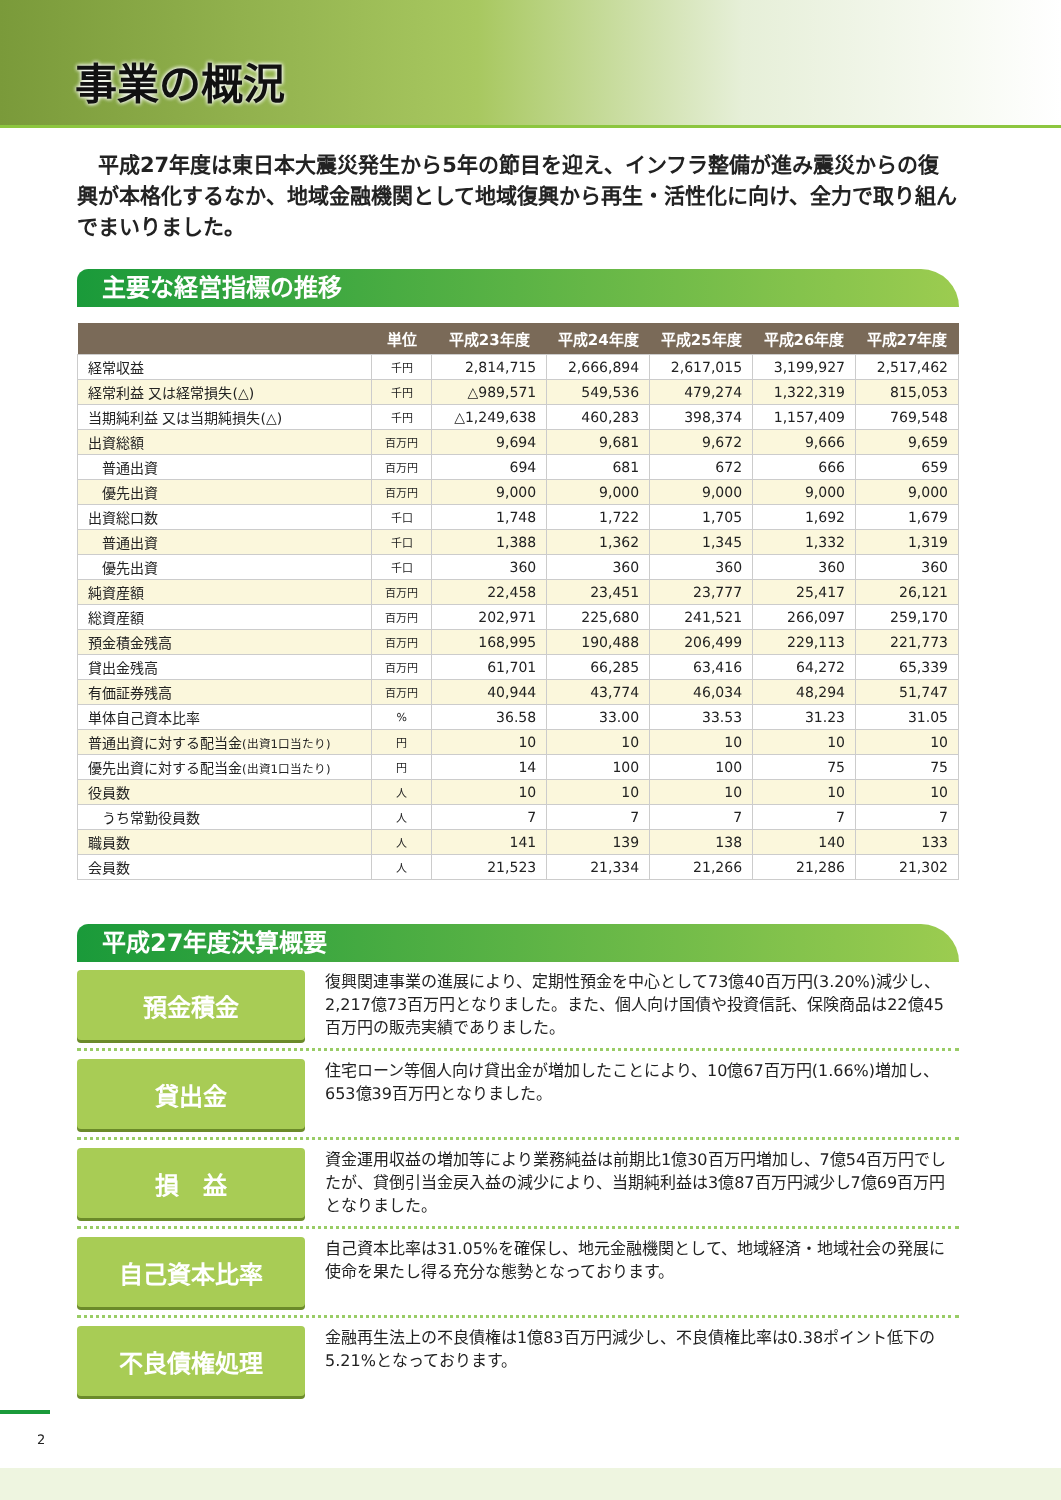事業の概況
　平成27年度は東日本大震災発生から5年の節目を迎え、インフラ整備が進み震災からの復興が本格化するなか、地域金融機関として地域復興から再生・活性化に向け、全力で取り組んでまいりました。
主要な経営指標の推移
| | 単位 | 平成23年度 | 平成24年度 | 平成25年度 | 平成26年度 | 平成27年度 |
| --- | --- | --- | --- | --- | --- | --- |
| 経常収益 | 千円 | 2,814,715 | 2,666,894 | 2,617,015 | 3,199,927 | 2,517,462 |
| 経常利益 又は経常損失(△) | 千円 | △989,571 | 549,536 | 479,274 | 1,322,319 | 815,053 |
| 当期純利益 又は当期純損失(△) | 千円 | △1,249,638 | 460,283 | 398,374 | 1,157,409 | 769,548 |
| 出資総額 | 百万円 | 9,694 | 9,681 | 9,672 | 9,666 | 9,659 |
| 普通出資 | 百万円 | 694 | 681 | 672 | 666 | 659 |
| 優先出資 | 百万円 | 9,000 | 9,000 | 9,000 | 9,000 | 9,000 |
| 出資総口数 | 千口 | 1,748 | 1,722 | 1,705 | 1,692 | 1,679 |
| 普通出資 | 千口 | 1,388 | 1,362 | 1,345 | 1,332 | 1,319 |
| 優先出資 | 千口 | 360 | 360 | 360 | 360 | 360 |
| 純資産額 | 百万円 | 22,458 | 23,451 | 23,777 | 25,417 | 26,121 |
| 総資産額 | 百万円 | 202,971 | 225,680 | 241,521 | 266,097 | 259,170 |
| 預金積金残高 | 百万円 | 168,995 | 190,488 | 206,499 | 229,113 | 221,773 |
| 貸出金残高 | 百万円 | 61,701 | 66,285 | 63,416 | 64,272 | 65,339 |
| 有価証券残高 | 百万円 | 40,944 | 43,774 | 46,034 | 48,294 | 51,747 |
| 単体自己資本比率 | % | 36.58 | 33.00 | 33.53 | 31.23 | 31.05 |
| 普通出資に対する配当金 (出資1口当たり) | 円 | 10 | 10 | 10 | 10 | 10 |
| 優先出資に対する配当金 (出資1口当たり) | 円 | 14 | 100 | 100 | 75 | 75 |
| 役員数 | 人 | 10 | 10 | 10 | 10 | 10 |
| うち常勤役員数 | 人 | 7 | 7 | 7 | 7 | 7 |
| 職員数 | 人 | 141 | 139 | 138 | 140 | 133 |
| 会員数 | 人 | 21,523 | 21,334 | 21,266 | 21,286 | 21,302 |
平成27年度決算概要
預金積金
復興関連事業の進展により、定期性預金を中心として73億40百万円(3.20%)減少し、2,217億73百万円となりました。また、個人向け国債や投資信託、保険商品は22億45百万円の販売実績でありました。
貸出金
住宅ローン等個人向け貸出金が増加したことにより、10億67百万円(1.66%)増加し、653億39百万円となりました。
損　益
資金運用収益の増加等により業務純益は前期比1億30百万円増加し、7億54百万円でしたが、貸倒引当金戻入益の減少により、当期純利益は3億87百万円減少し7億69百万円となりました。
自己資本比率
自己資本比率は31.05%を確保し、地元金融機関として、地域経済・地域社会の発展に使命を果たし得る充分な態勢となっております。
不良債権処理
金融再生法上の不良債権は1億83百万円減少し、不良債権比率は0.38ポイント低下の5.21%となっております。
2